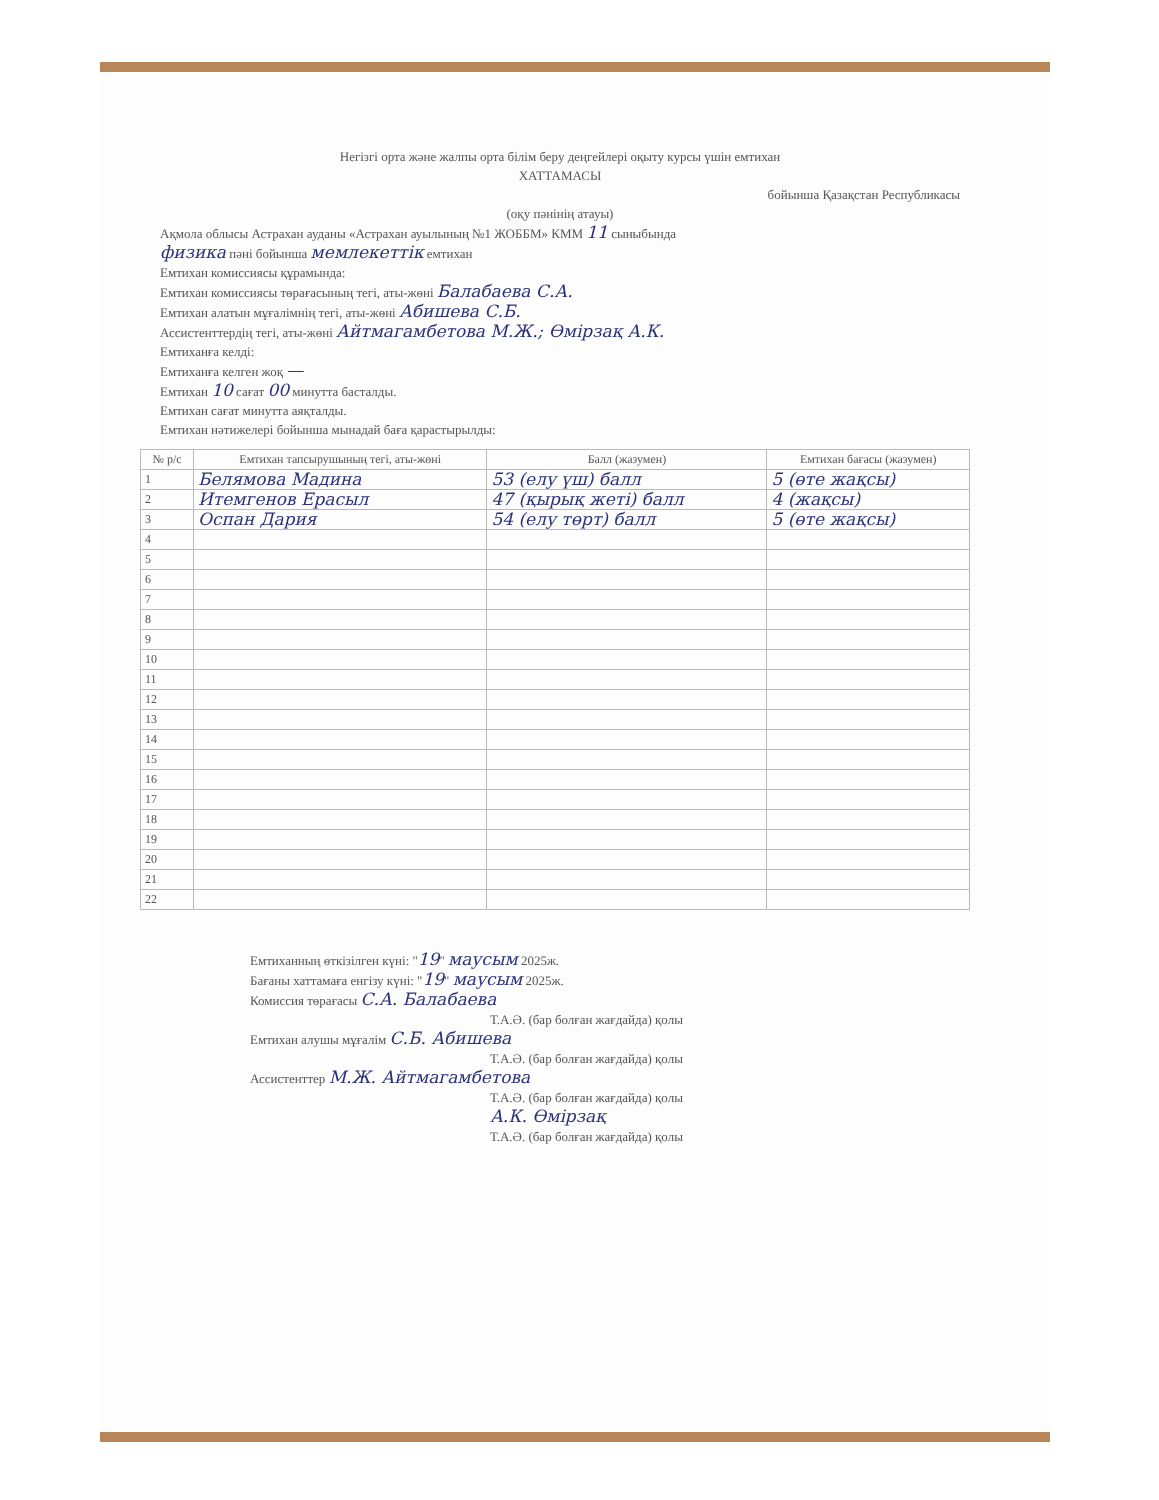Негізгі орта және жалпы орта білім беру деңгейлері оқыту курсы үшін емтихан
ХАТТАМАСЫ
бойынша Қазақстан Республикасы
(оқу пәнінің атауы)
Ақмола облысы Астрахан ауданы «Астрахан ауылының №1 ЖОББМ» КММ 11 сыныбында
физика пәні бойынша мемлекеттік емтихан
Емтихан комиссиясы құрамында:
Емтихан комиссиясы төрағасының тегі, аты-жөні Балабаева С.А.
Емтихан алатын мұғалімнің тегі, аты-жөні Абишева С.Б.
Ассистенттердің тегі, аты-жөні Айтмагамбетова М.Ж.; Өмірзақ А.К.
Емтиханға келді:
Емтиханға келген жоқ —
Емтихан 10 сағат 00 минутта басталды.
Емтихан сағат минутта аяқталды.
Емтихан нәтижелері бойынша мынадай баға қарастырылды:
| № р/с | Емтихан тапсырушының тегі, аты-жөні | Балл (жазумен) | Емтихан бағасы (жазумен) |
| --- | --- | --- | --- |
| 1 | Белямова Мадина | 53 (елу үш) балл | 5 (өте жақсы) |
| 2 | Итемгенов Ерасыл | 47 (қырық жеті) балл | 4 (жақсы) |
| 3 | Оспан Дария | 54 (елу төрт) балл | 5 (өте жақсы) |
| 4 | | | |
| 5 | | | |
| 6 | | | |
| 7 | | | |
| 8 | | | |
| 9 | | | |
| 10 | | | |
| 11 | | | |
| 12 | | | |
| 13 | | | |
| 14 | | | |
| 15 | | | |
| 16 | | | |
| 17 | | | |
| 18 | | | |
| 19 | | | |
| 20 | | | |
| 21 | | | |
| 22 | | | |
Емтиханның өткізілген күні: "19" маусым 2025ж.
Бағаны хаттамаға енгізу күні: "19" маусым 2025ж.
Комиссия төрағасы С.А. Балабаева
Т.А.Ә. (бар болған жағдайда) қолы
Емтихан алушы мұғалім С.Б. Абишева
Т.А.Ә. (бар болған жағдайда) қолы
Ассистенттер М.Ж. Айтмагамбетова
Т.А.Ә. (бар болған жағдайда) қолы
А.К. Өмірзақ
Т.А.Ә. (бар болған жағдайда) қолы